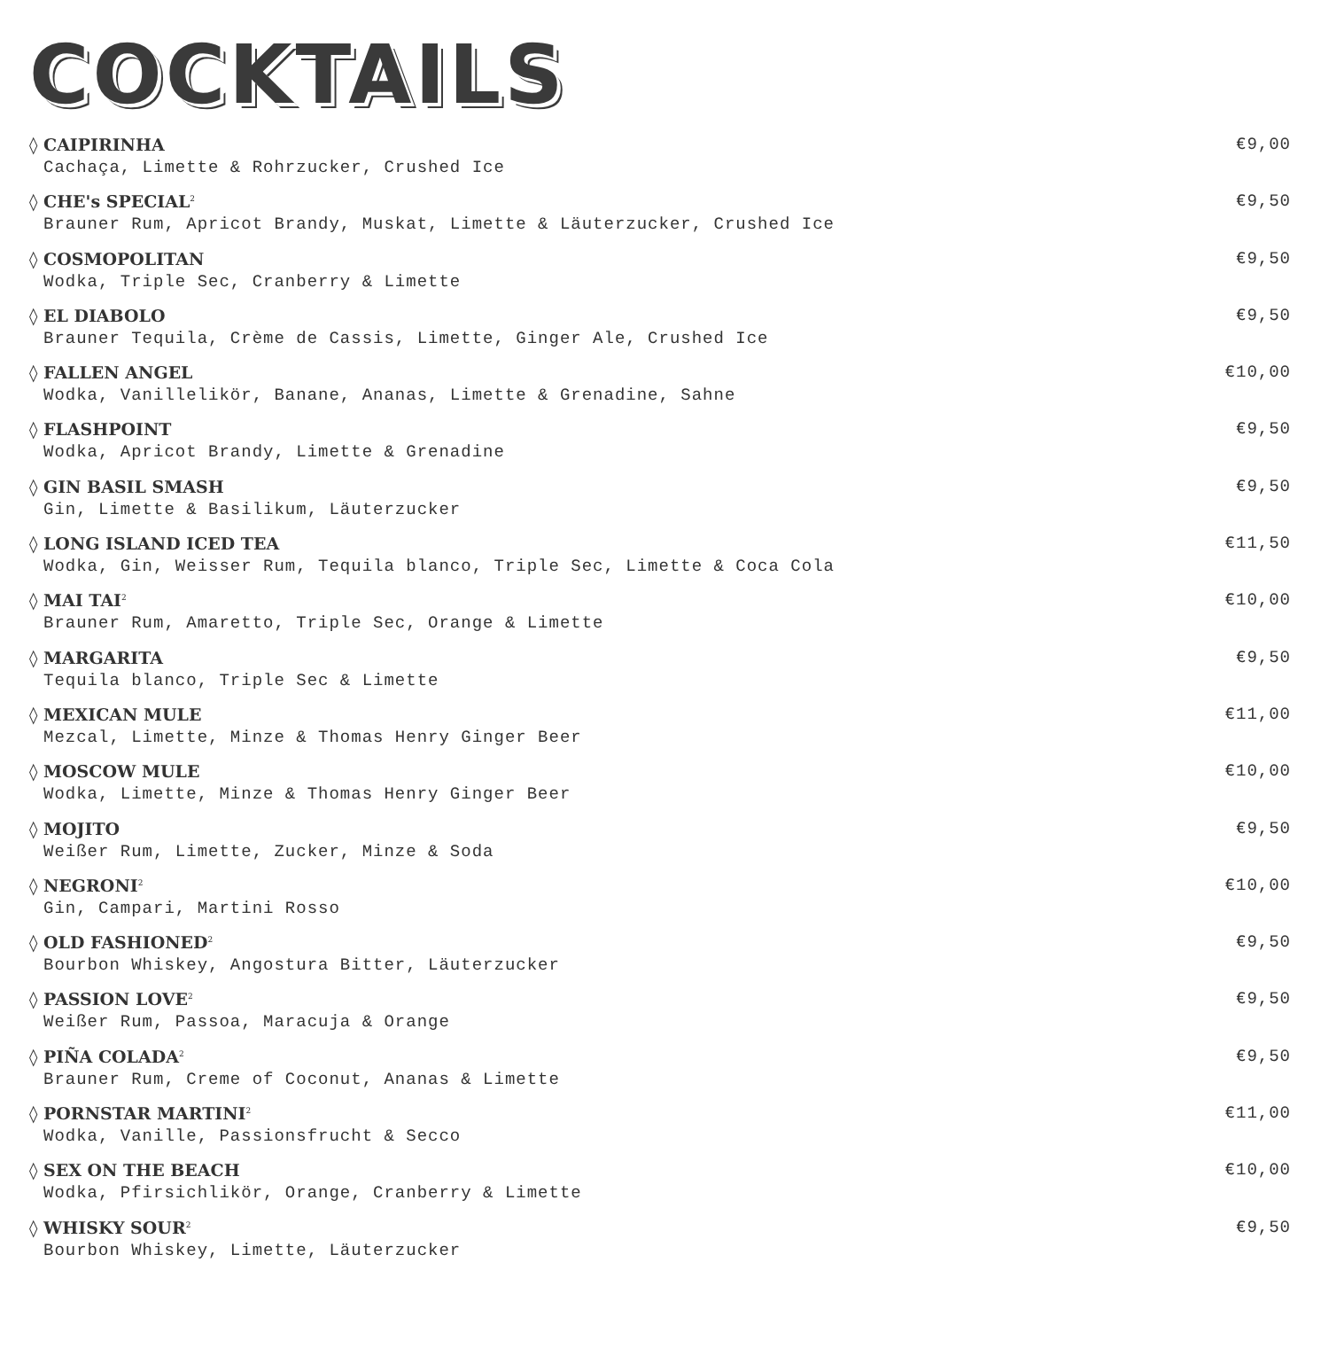COCKTAILS
◊ CAIPIRINHA €9,00
Cachaça, Limette & Rohrzucker, Crushed Ice
◊ CHE's SPECIAL<sup>2</sup> €9,50
Brauner Rum, Apricot Brandy, Muskat, Limette & Läuterzucker, Crushed Ice
◊ COSMOPOLITAN €9,50
Wodka, Triple Sec, Cranberry & Limette
◊ EL DIABOLO €9,50
Brauner Tequila, Crème de Cassis, Limette, Ginger Ale, Crushed Ice
◊ FALLEN ANGEL €10,00
Wodka, Vanillelikör, Banane, Ananas, Limette & Grenadine, Sahne
◊ FLASHPOINT €9,50
Wodka, Apricot Brandy, Limette & Grenadine
◊ GIN BASIL SMASH €9,50
Gin, Limette & Basilikum, Läuterzucker
◊ LONG ISLAND ICED TEA €11,50
Wodka, Gin, Weisser Rum, Tequila blanco, Triple Sec, Limette & Coca Cola
◊ MAI TAI<sup>2</sup> €10,00
Brauner Rum, Amaretto, Triple Sec, Orange & Limette
◊ MARGARITA €9,50
Tequila blanco, Triple Sec & Limette
◊ MEXICAN MULE €11,00
Mezcal, Limette, Minze & Thomas Henry Ginger Beer
◊ MOSCOW MULE €10,00
Wodka, Limette, Minze & Thomas Henry Ginger Beer
◊ MOJITO €9,50
Weißer Rum, Limette, Zucker, Minze & Soda
◊ NEGRONI<sup>2</sup> €10,00
Gin, Campari, Martini Rosso
◊ OLD FASHIONED<sup>2</sup> €9,50
Bourbon Whiskey, Angostura Bitter, Läuterzucker
◊ PASSION LOVE<sup>2</sup> €9,50
Weißer Rum, Passoa, Maracuja & Orange
◊ PIÑA COLADA<sup>2</sup> €9,50
Brauner Rum, Creme of Coconut, Ananas & Limette
◊ PORNSTAR MARTINI<sup>2</sup> €11,00
Wodka, Vanille, Passionsfrucht & Secco
◊ SEX ON THE BEACH €10,00
Wodka, Pfirsichlikör, Orange, Cranberry & Limette
◊ WHISKY SOUR<sup>2</sup> €9,50
Bourbon Whiskey, Limette, Läuterzucker